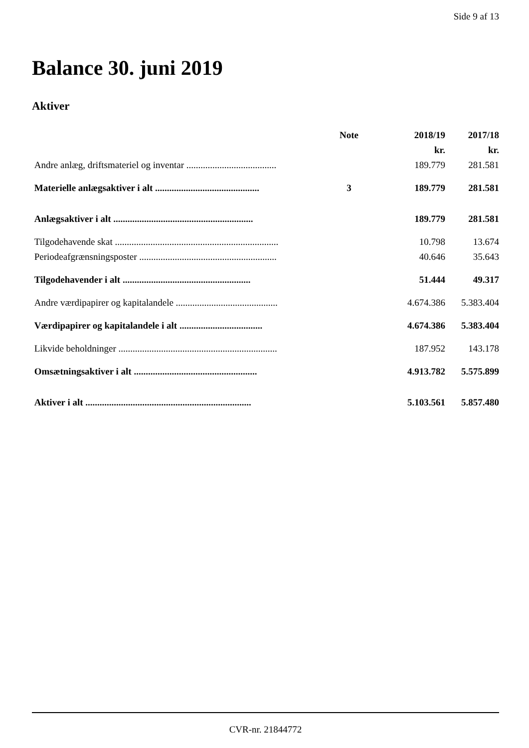Side 9 af 13
Balance 30. juni 2019
Aktiver
| | Note | 2018/19 | 2017/18 |
| --- | --- | --- | --- |
| | | kr. | kr. |
| Andre anlæg, driftsmateriel og inventar ...................................... | | 189.779 | 281.581 |
| Materielle anlægsaktiver i alt ............................................ | 3 | 189.779 | 281.581 |
| Anlægsaktiver i alt ........................................................... | | 189.779 | 281.581 |
| Tilgodehavende skat ..................................................................... | | 10.798 | 13.674 |
| Periodeafgrænsningsposter .......................................................... | | 40.646 | 35.643 |
| Tilgodehavender i alt ...................................................... | | 51.444 | 49.317 |
| Andre værdipapirer og kapitalandele ........................................... | | 4.674.386 | 5.383.404 |
| Værdipapirer og kapitalandele i alt ................................... | | 4.674.386 | 5.383.404 |
| Likvide beholdninger ................................................................... | | 187.952 | 143.178 |
| Omsætningsaktiver i alt .................................................... | | 4.913.782 | 5.575.899 |
| Aktiver i alt ...................................................................... | | 5.103.561 | 5.857.480 |
CVR-nr. 21844772